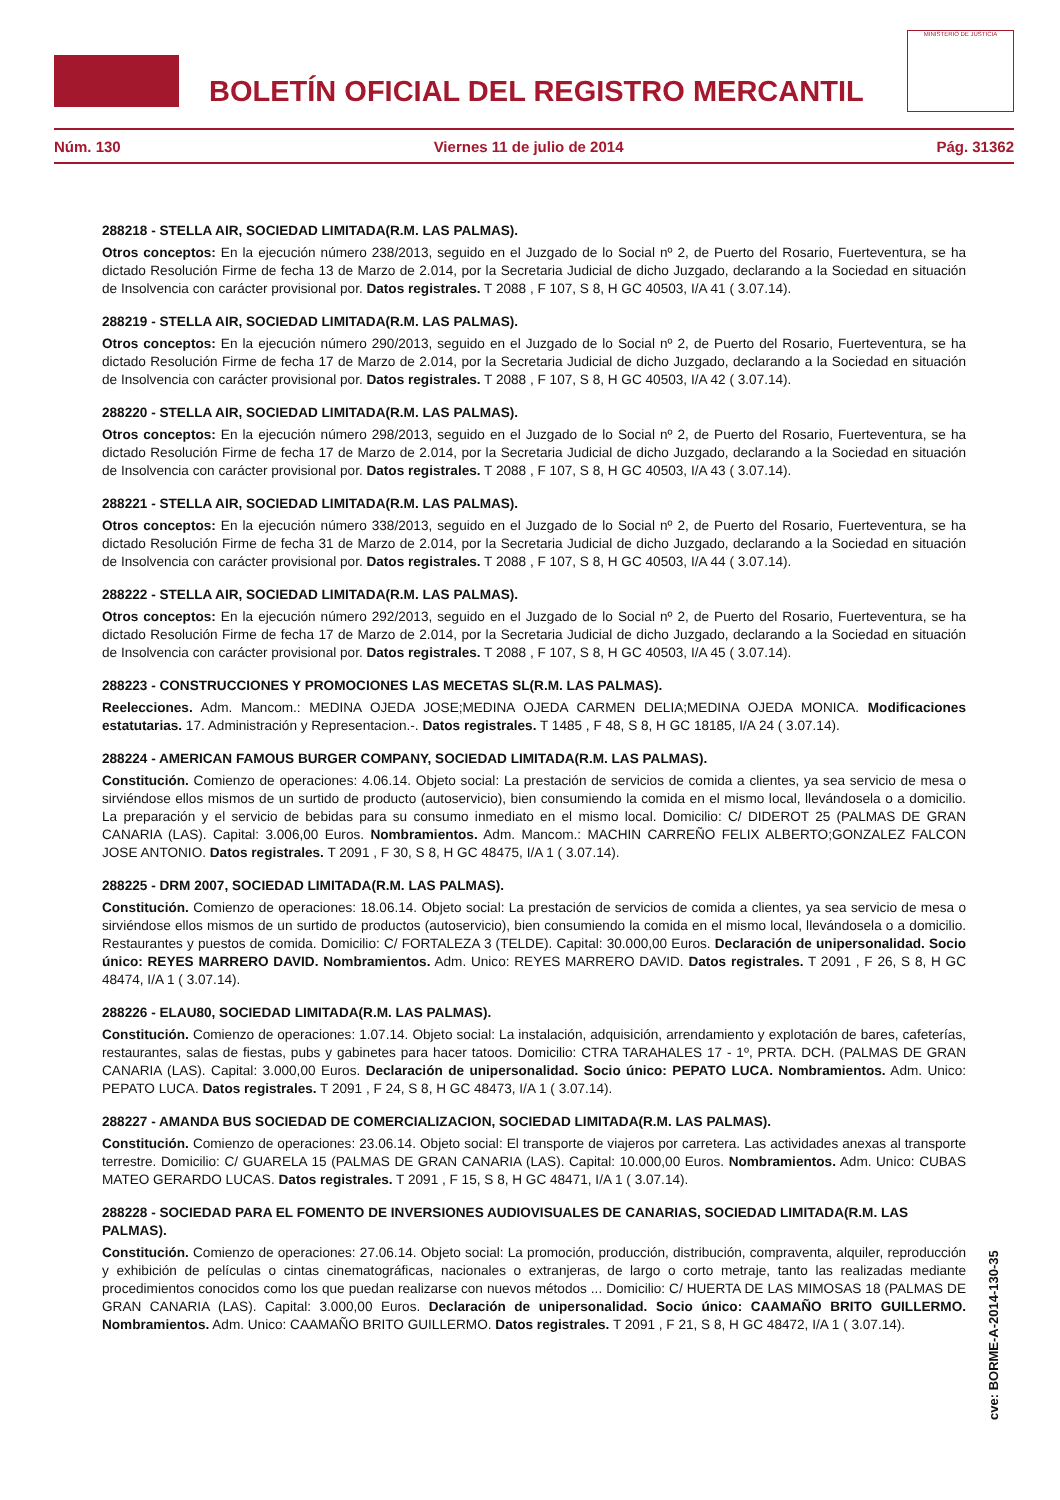BOLETÍN OFICIAL DEL REGISTRO MERCANTIL
MINISTERIO DE JUSTICIA
Núm. 130 Viernes 11 de julio de 2014 Pág. 31362
288218 - STELLA AIR, SOCIEDAD LIMITADA(R.M. LAS PALMAS).
Otros conceptos: En la ejecución número 238/2013, seguido en el Juzgado de lo Social nº 2, de Puerto del Rosario, Fuerteventura, se ha dictado Resolución Firme de fecha 13 de Marzo de 2.014, por la Secretaria Judicial de dicho Juzgado, declarando a la Sociedad en situación de Insolvencia con carácter provisional por. Datos registrales. T 2088 , F 107, S 8, H GC 40503, I/A 41 ( 3.07.14).
288219 - STELLA AIR, SOCIEDAD LIMITADA(R.M. LAS PALMAS).
Otros conceptos: En la ejecución número 290/2013, seguido en el Juzgado de lo Social nº 2, de Puerto del Rosario, Fuerteventura, se ha dictado Resolución Firme de fecha 17 de Marzo de 2.014, por la Secretaria Judicial de dicho Juzgado, declarando a la Sociedad en situación de Insolvencia con carácter provisional por. Datos registrales. T 2088 , F 107, S 8, H GC 40503, I/A 42 ( 3.07.14).
288220 - STELLA AIR, SOCIEDAD LIMITADA(R.M. LAS PALMAS).
Otros conceptos: En la ejecución número 298/2013, seguido en el Juzgado de lo Social nº 2, de Puerto del Rosario, Fuerteventura, se ha dictado Resolución Firme de fecha 17 de Marzo de 2.014, por la Secretaria Judicial de dicho Juzgado, declarando a la Sociedad en situación de Insolvencia con carácter provisional por. Datos registrales. T 2088 , F 107, S 8, H GC 40503, I/A 43 ( 3.07.14).
288221 - STELLA AIR, SOCIEDAD LIMITADA(R.M. LAS PALMAS).
Otros conceptos: En la ejecución número 338/2013, seguido en el Juzgado de lo Social nº 2, de Puerto del Rosario, Fuerteventura, se ha dictado Resolución Firme de fecha 31 de Marzo de 2.014, por la Secretaria Judicial de dicho Juzgado, declarando a la Sociedad en situación de Insolvencia con carácter provisional por. Datos registrales. T 2088 , F 107, S 8, H GC 40503, I/A 44 ( 3.07.14).
288222 - STELLA AIR, SOCIEDAD LIMITADA(R.M. LAS PALMAS).
Otros conceptos: En la ejecución número 292/2013, seguido en el Juzgado de lo Social nº 2, de Puerto del Rosario, Fuerteventura, se ha dictado Resolución Firme de fecha 17 de Marzo de 2.014, por la Secretaria Judicial de dicho Juzgado, declarando a la Sociedad en situación de Insolvencia con carácter provisional por. Datos registrales. T 2088 , F 107, S 8, H GC 40503, I/A 45 ( 3.07.14).
288223 - CONSTRUCCIONES Y PROMOCIONES LAS MECETAS SL(R.M. LAS PALMAS).
Reelecciones. Adm. Mancom.: MEDINA OJEDA JOSE;MEDINA OJEDA CARMEN DELIA;MEDINA OJEDA MONICA. Modificaciones estatutarias. 17. Administración y Representacion.-. Datos registrales. T 1485 , F 48, S 8, H GC 18185, I/A 24 ( 3.07.14).
288224 - AMERICAN FAMOUS BURGER COMPANY, SOCIEDAD LIMITADA(R.M. LAS PALMAS).
Constitución. Comienzo de operaciones: 4.06.14. Objeto social: La prestación de servicios de comida a clientes, ya sea servicio de mesa o sirviéndose ellos mismos de un surtido de producto (autoservicio), bien consumiendo la comida en el mismo local, llevándosela o a domicilio. La preparación y el servicio de bebidas para su consumo inmediato en el mismo local. Domicilio: C/ DIDEROT 25 (PALMAS DE GRAN CANARIA (LAS). Capital: 3.006,00 Euros. Nombramientos. Adm. Mancom.: MACHIN CARREÑO FELIX ALBERTO;GONZALEZ FALCON JOSE ANTONIO. Datos registrales. T 2091 , F 30, S 8, H GC 48475, I/A 1 ( 3.07.14).
288225 - DRM 2007, SOCIEDAD LIMITADA(R.M. LAS PALMAS).
Constitución. Comienzo de operaciones: 18.06.14. Objeto social: La prestación de servicios de comida a clientes, ya sea servicio de mesa o sirviéndose ellos mismos de un surtido de productos (autoservicio), bien consumiendo la comida en el mismo local, llevándosela o a domicilio. Restaurantes y puestos de comida. Domicilio: C/ FORTALEZA 3 (TELDE). Capital: 30.000,00 Euros. Declaración de unipersonalidad. Socio único: REYES MARRERO DAVID. Nombramientos. Adm. Unico: REYES MARRERO DAVID. Datos registrales. T 2091 , F 26, S 8, H GC 48474, I/A 1 ( 3.07.14).
288226 - ELAU80, SOCIEDAD LIMITADA(R.M. LAS PALMAS).
Constitución. Comienzo de operaciones: 1.07.14. Objeto social: La instalación, adquisición, arrendamiento y explotación de bares, cafeterías, restaurantes, salas de fiestas, pubs y gabinetes para hacer tatoos. Domicilio: CTRA TARAHALES 17 - 1º, PRTA. DCH. (PALMAS DE GRAN CANARIA (LAS). Capital: 3.000,00 Euros. Declaración de unipersonalidad. Socio único: PEPATO LUCA. Nombramientos. Adm. Unico: PEPATO LUCA. Datos registrales. T 2091 , F 24, S 8, H GC 48473, I/A 1 ( 3.07.14).
288227 - AMANDA BUS SOCIEDAD DE COMERCIALIZACION, SOCIEDAD LIMITADA(R.M. LAS PALMAS).
Constitución. Comienzo de operaciones: 23.06.14. Objeto social: El transporte de viajeros por carretera. Las actividades anexas al transporte terrestre. Domicilio: C/ GUARELA 15 (PALMAS DE GRAN CANARIA (LAS). Capital: 10.000,00 Euros. Nombramientos. Adm. Unico: CUBAS MATEO GERARDO LUCAS. Datos registrales. T 2091 , F 15, S 8, H GC 48471, I/A 1 ( 3.07.14).
288228 - SOCIEDAD PARA EL FOMENTO DE INVERSIONES AUDIOVISUALES DE CANARIAS, SOCIEDAD LIMITADA(R.M. LAS PALMAS).
Constitución. Comienzo de operaciones: 27.06.14. Objeto social: La promoción, producción, distribución, compraventa, alquiler, reproducción y exhibición de películas o cintas cinematográficas, nacionales o extranjeras, de largo o corto metraje, tanto las realizadas mediante procedimientos conocidos como los que puedan realizarse con nuevos métodos ... Domicilio: C/ HUERTA DE LAS MIMOSAS 18 (PALMAS DE GRAN CANARIA (LAS). Capital: 3.000,00 Euros. Declaración de unipersonalidad. Socio único: CAAMAÑO BRITO GUILLERMO. Nombramientos. Adm. Unico: CAAMAÑO BRITO GUILLERMO. Datos registrales. T 2091 , F 21, S 8, H GC 48472, I/A 1 ( 3.07.14).
cve: BORME-A-2014-130-35